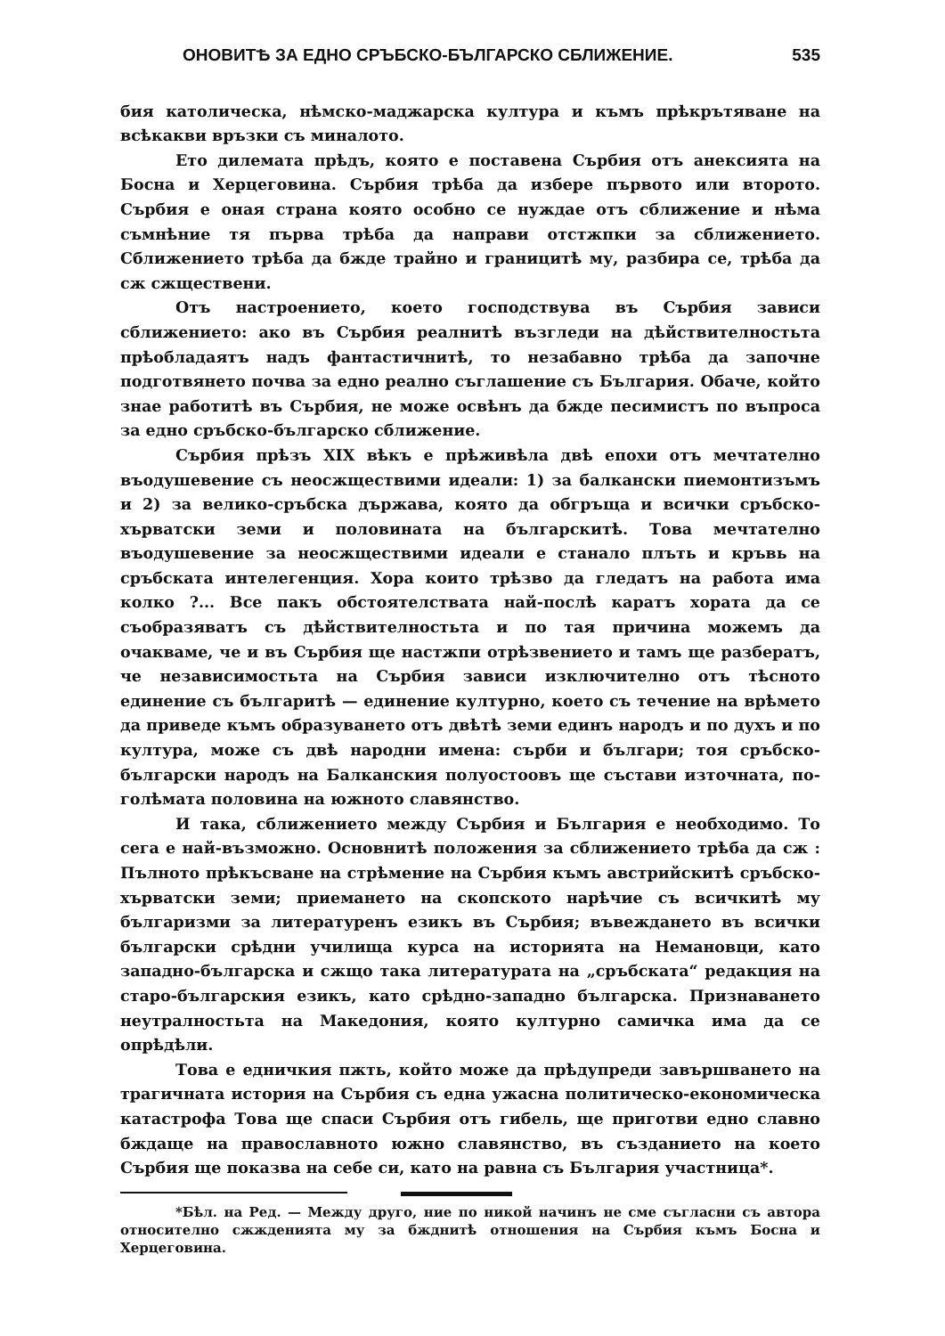ОНОВИТѢ ЗА ЕДНО СРЪБСКО-БЪЛГАРСКО СБЛИЖЕНИЕ. 535
бия католическа, нѣмско-маджарска култура и къмъ прѣкрътяване на всѣкакви връзки съ миналото.
Ето дилемата прѣдъ, която е поставена Сърбия отъ анексията на Босна и Херцеговина. Сърбия трѣба да избере първото или второто. Сърбия е оная страна която особно се нуждае отъ сближение и нѣма съмнѣние тя първа трѣба да направи отстжпки за сближението. Сближението трѣба да бжде трайно и границитѣ му, разбира се, трѣба да сж сжществени.
Отъ настроението, което господствува въ Сърбия зависи сближението: ако въ Сърбия реалнитѣ възгледи на дѣйствителностьта прѣобладаятъ надъ фантастичнитѣ, то незабавно трѣба да започне подготвянето почва за едно реално съглашение съ България. Обаче, който знае работитѣ въ Сърбия, не може освѣнъ да бжде песимистъ по въпроса за едно сръбско-българско сближение.
Сърбия прѣзъ XIX вѣкъ е прѣживѣла двѣ епохи отъ мечтателно въодушевение съ неосжществими идеали: 1) за балкански пиемонтизъмъ и 2) за велико-сръбска държава, която да обгръща и всички сръбско-хърватски земи и половината на българскитѣ. Това мечтателно въодушевение за неосжществими идеали е станало плъть и кръвь на сръбската интелегенция. Хора които трѣзво да гледатъ на работа има колко ?... Все пакъ обстоятелствата най-послѣ каратъ хората да се съобразяватъ съ дѣйствителностьта и по тая причина можемъ да очакваме, че и въ Сърбия ще настжпи отрѣзвението и тамъ ще разбератъ, че независимостьта на Сърбия зависи изключително отъ тѣсното единение съ българитѣ — единение културно, което съ течение на врѣмето да приведе къмъ образуването отъ двѣтѣ земи единъ народъ и по духъ и по култура, може съ двѣ народни имена: сърби и българи; тоя сръбско-български народъ на Балканския полуостоовъ ще състави източната, по-голѣмата половина на южното славянство.
И така, сближението между Сърбия и България е необходимо. То сега е най-възможно. Основнитѣ положения за сближението трѣба да сж : Пълното прѣкъсване на стрѣмение на Сърбия къмъ австрийскитѣ сръбско-хърватски земи; приемането на скопското нарѣчие съ всичкитѣ му българизми за литературенъ езикъ въ Сърбия; въвеждането въ всички български срѣдни училища курса на историята на Немановци, като западно-българска и сжщо така литературата на „сръбската“ редакция на старо-българския езикъ, като срѣдно-западно българска. Признаването неутралностьта на Македония, която културно самичка има да се опрѣдѣли.
Това е едничкия пжть, който може да прѣдупреди завършването на трагичната история на Сърбия съ една ужасна политическо-економическа катастрофа Това ще спаси Сърбия отъ гибель, ще приготви едно славно бждаще на православното южно славянство, въ създанието на което Сърбия ще показва на себе си, като на равна съ България участница*.
*Бѣл. на Ред. — Между друго, ние по никой начинъ не сме съгласни съ автора относително сжжденията му за бжднитѣ отношения на Сърбия къмъ Босна и Херцеговина.